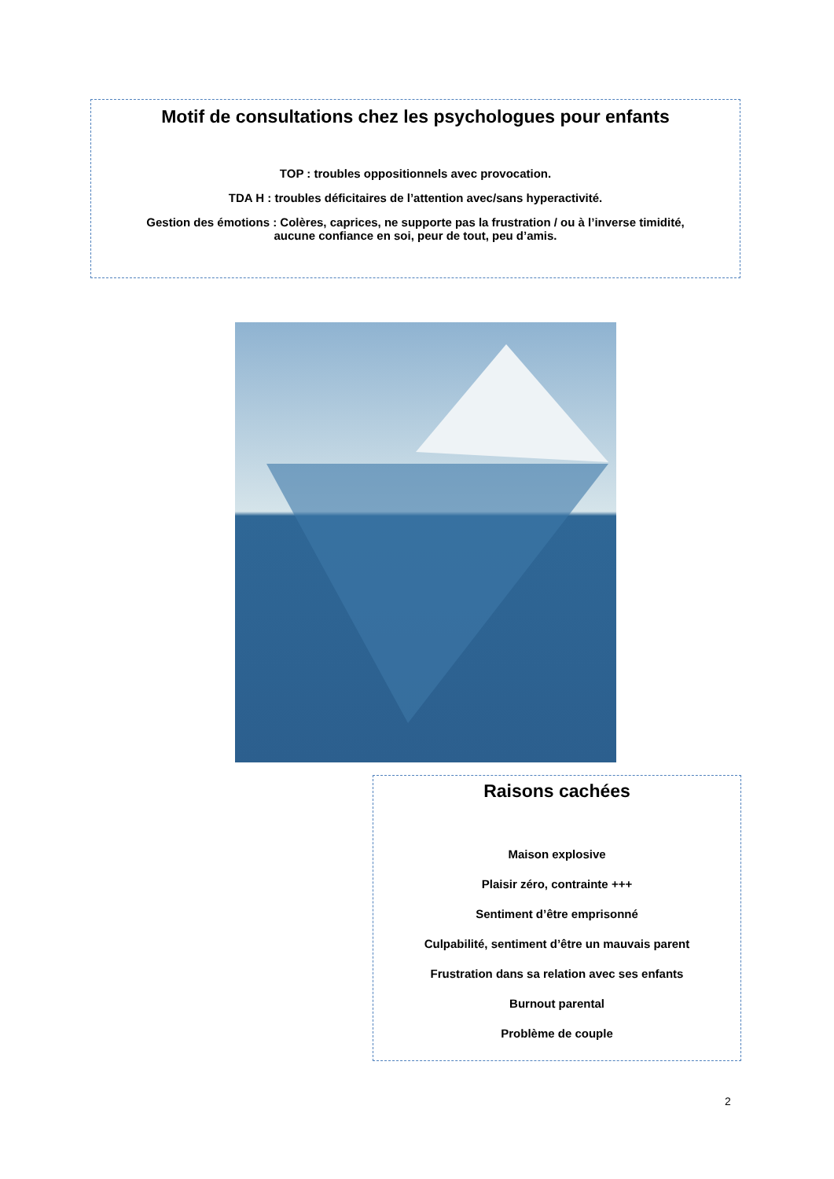Motif de consultations chez les psychologues pour enfants
TOP : troubles oppositionnels avec provocation.
TDA H : troubles déficitaires de l’attention avec/sans hyperactivité.
Gestion des émotions : Colères, caprices, ne supporte pas la frustration / ou à l’inverse timidité,
aucune confiance en soi, peur de tout, peu d’amis.
Raisons cachées
Maison explosive
Plaisir zéro, contrainte +++
Sentiment d’être emprisonné
Culpabilité, sentiment d’être un mauvais parent
Frustration dans sa relation avec ses enfants
Burnout parental
Problème de couple
2